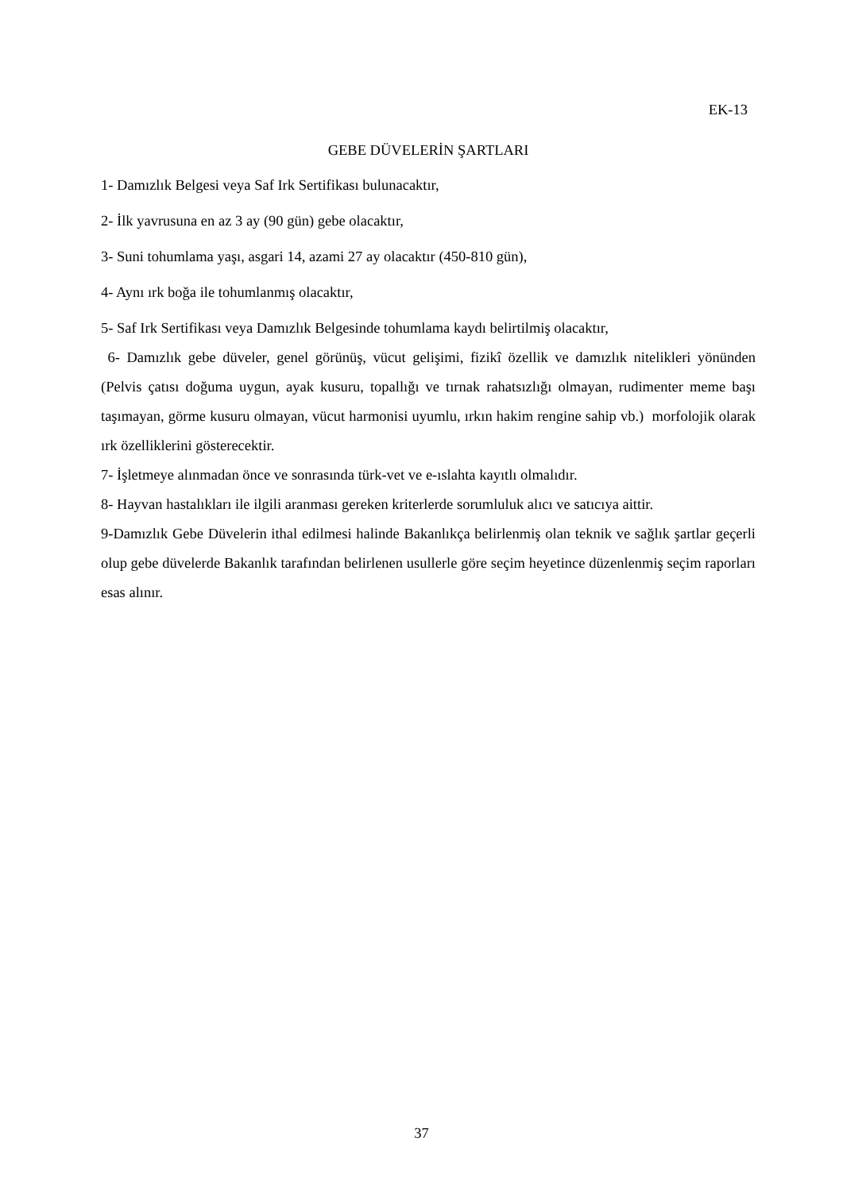EK-13
GEBE DÜVELERİN ŞARTLARI
1- Damızlık Belgesi veya Saf Irk Sertifikası bulunacaktır,
2- İlk yavrusuna en az 3 ay (90 gün) gebe olacaktır,
3- Suni tohumlama yaşı, asgari 14, azami 27 ay olacaktır (450-810 gün),
4- Aynı ırk boğa ile tohumlanmış olacaktır,
5- Saf Irk Sertifikası veya Damızlık Belgesinde tohumlama kaydı belirtilmiş olacaktır,
6- Damızlık gebe düveler, genel görünüş, vücut gelişimi, fizikî özellik ve damızlık nitelikleri yönünden (Pelvis çatısı doğuma uygun, ayak kusuru, topallığı ve tırnak rahatsızlığı olmayan, rudimenter meme başı taşımayan, görme kusuru olmayan, vücut harmonisi uyumlu, ırkın hakim rengine sahip vb.) morfolojik olarak ırk özelliklerini gösterecektir.
7- İşletmeye alınmadan önce ve sonrasında türk-vet ve e-ıslahta kayıtlı olmalıdır.
8- Hayvan hastalıkları ile ilgili aranması gereken kriterlerde sorumluluk alıcı ve satıcıya aittir.
9-Damızlık Gebe Düvelerin ithal edilmesi halinde Bakanlıkça belirlenmiş olan teknik ve sağlık şartlar geçerli olup gebe düvelerde Bakanlık tarafından belirlenen usullerle göre seçim heyetince düzenlenmiş seçim raporları esas alınır.
37